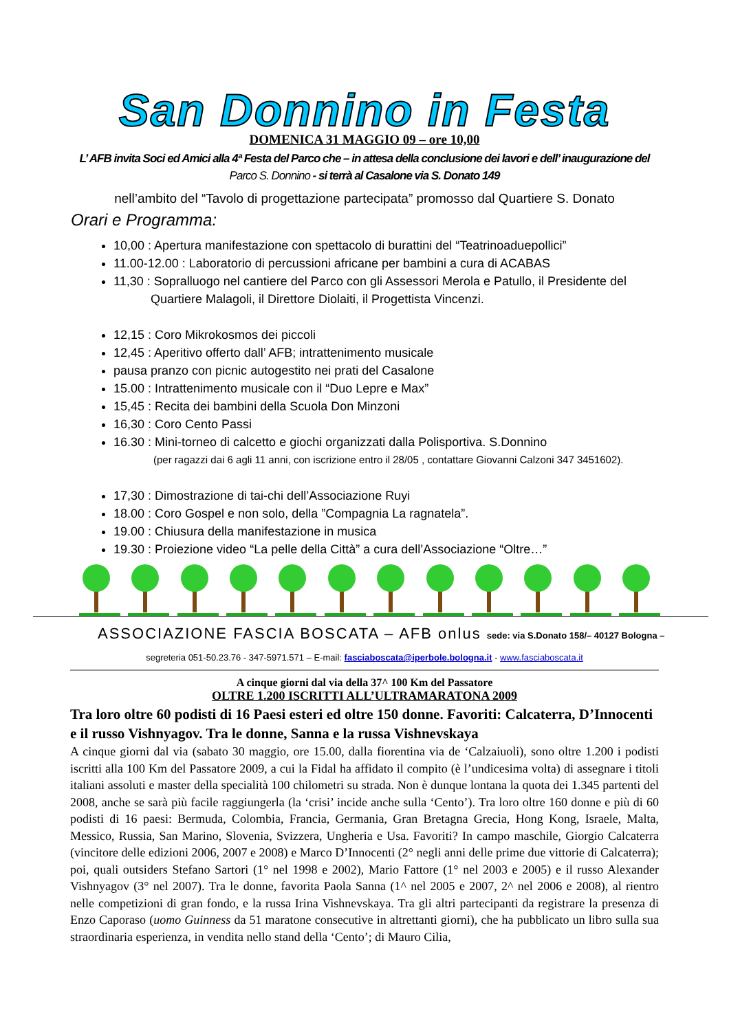San Donnino in Festa
DOMENICA 31 MAGGIO 09 – ore 10,00
L’ AFB invita Soci ed Amici alla 4ª Festa del Parco che – in attesa della conclusione dei lavori e dell’ inaugurazione del Parco S. Donnino - si terrà al Casalone via S. Donato 149
nell’ambito del “Tavolo di progettazione partecipata” promosso dal Quartiere S. Donato
Orari e Programma:
10,00 : Apertura manifestazione con spettacolo di burattini del “Teatrinoaduepollici”
11.00-12.00 : Laboratorio di percussioni africane per bambini a cura di ACABAS
11,30 : Sopralluogo nel cantiere del Parco con gli Assessori Merola e Patullo, il Presidente del
Quartiere Malagoli, il Direttore Diolaiti, il Progettista Vincenzi.
12,15 : Coro Mikrokosmos dei piccoli
12,45 : Aperitivo offerto dall’ AFB; intrattenimento musicale
pausa pranzo con picnic autogestito nei prati del Casalone
15.00 : Intrattenimento musicale con il “Duo Lepre e Max”
15,45 : Recita dei bambini della Scuola Don Minzoni
16,30 : Coro Cento Passi
16.30 : Mini-torneo di calcetto e giochi organizzati dalla Polisportiva. S.Donnino
(per ragazzi dai 6 agli 11 anni, con iscrizione entro il 28/05 , contattare Giovanni Calzoni 347 3451602).
17,30 : Dimostrazione di tai-chi dell’Associazione Ruyi
18.00 : Coro Gospel e non solo, della ”Compagnia La ragnatela”.
19.00 : Chiusura della manifestazione in musica
19.30 : Proiezione video “La pelle della Città” a cura dell’Associazione “Oltre…”
ASSOCIAZIONE FASCIA BOSCATA – AFB onlus sede: via S.Donato 158/– 40127 Bologna –
segreteria 051-50.23.76 - 347-5971.571 – E-mail: fasciaboscata@iperbole.bologna.it - www.fasciaboscata.it
A cinque giorni dal via della 37^ 100 Km del Passatore
OLTRE 1.200 ISCRITTI ALL’ULTRAMARATONA 2009
Tra loro oltre 60 podisti di 16 Paesi esteri ed oltre 150 donne. Favoriti: Calcaterra, D’Innocenti e il russo Vishnyagov. Tra le donne, Sanna e la russa Vishnevskaya
A cinque giorni dal via (sabato 30 maggio, ore 15.00, dalla fiorentina via de ‘Calzaiuoli), sono oltre 1.200 i podisti iscritti alla 100 Km del Passatore 2009, a cui la Fidal ha affidato il compito (è l’undicesima volta) di assegnare i titoli italiani assoluti e master della specialità 100 chilometri su strada. Non è dunque lontana la quota dei 1.345 partenti del 2008, anche se sarà più facile raggiungerla (la ‘crisi’ incide anche sulla ‘Cento’). Tra loro oltre 160 donne e più di 60 podisti di 16 paesi: Bermuda, Colombia, Francia, Germania, Gran Bretagna Grecia, Hong Kong, Israele, Malta, Messico, Russia, San Marino, Slovenia, Svizzera, Ungheria e Usa. Favoriti? In campo maschile, Giorgio Calcaterra (vincitore delle edizioni 2006, 2007 e 2008) e Marco D’Innocenti (2° negli anni delle prime due vittorie di Calcaterra); poi, quali outsiders Stefano Sartori (1° nel 1998 e 2002), Mario Fattore (1° nel 2003 e 2005) e il russo Alexander Vishnyagov (3° nel 2007). Tra le donne, favorita Paola Sanna (1^ nel 2005 e 2007, 2^ nel 2006 e 2008), al rientro nelle competizioni di gran fondo, e la russa Irina Vishnevskaya. Tra gli altri partecipanti da registrare la presenza di Enzo Caporaso (uomo Guinness da 51 maratone consecutive in altrettanti giorni), che ha pubblicato un libro sulla sua straordinaria esperienza, in vendita nello stand della ‘Cento’; di Mauro Cilia,